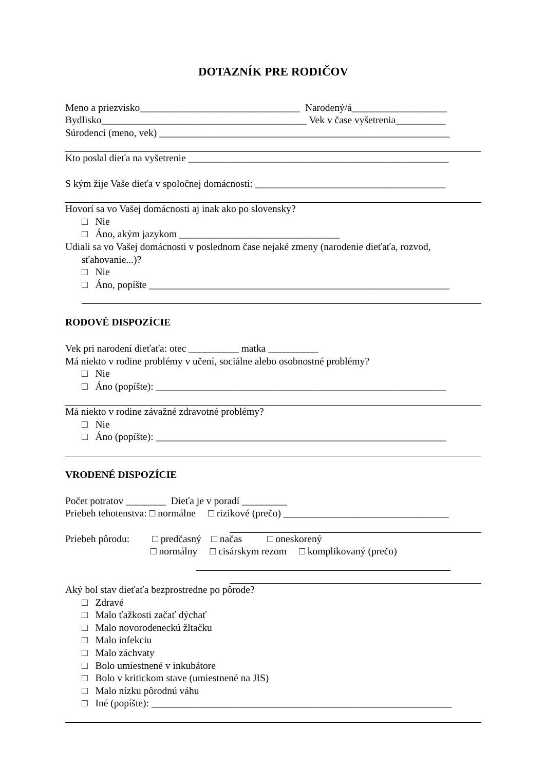DOTAZNÍK PRE RODIČOV
Meno a priezvisko________________________________ Narodený/á___________________
Bydlisko_________________________________________ Vek v čase vyšetrenia__________
Súrodenci (meno, vek) __________________________________________________________
Kto poslal dieťa na vyšetrenie ____________________________________________________
S kým žije Vaše dieťa v spoločnej domácnosti: ______________________________________
Hovorí sa vo Vašej domácnosti aj inak ako po slovensky?
□ Nie
□ Áno, akým jazykom ________________________________
Udiali sa vo Vašej domácnosti v poslednom čase nejaké zmeny (narodenie dieťaťa, rozvod,
sťahovanie...)?
□ Nie
□ Áno, popíšte ____________________________________________________________
RODOVÉ DISPOZÍCIE
Vek pri narodení dieťaťa: otec __________ matka __________
Má niekto v rodine problémy v učení, sociálne alebo osobnostné problémy?
□ Nie
□ Áno (popíšte): __________________________________________________________
Má niekto v rodine závažné zdravotné problémy?
□ Nie
□ Áno (popíšte): __________________________________________________________
VRODENÉ DISPOZÍCIE
Počet potratov ________ Dieťa je v poradí _________
Priebeh tehotenstva: □ normálne □ rizikové (prečo) _________________________________
Priebeh pôrodu: □ predčasný □ načas □ oneskorený
□ normálny □ cisárskym rezom □ komplikovaný (prečo)
Aký bol stav dieťaťa bezprostredne po pôrode?
□ Zdravé
□ Malo ťažkosti začať dýchať
□ Malo novorodeneckú žltačku
□ Malo infekciu
□ Malo záchvaty
□ Bolo umiestnené v inkubátore
□ Bolo v kritickom stave (umiestnené na JIS)
□ Malo nízku pôrodnú váhu
□ Iné (popíšte): ____________________________________________________________